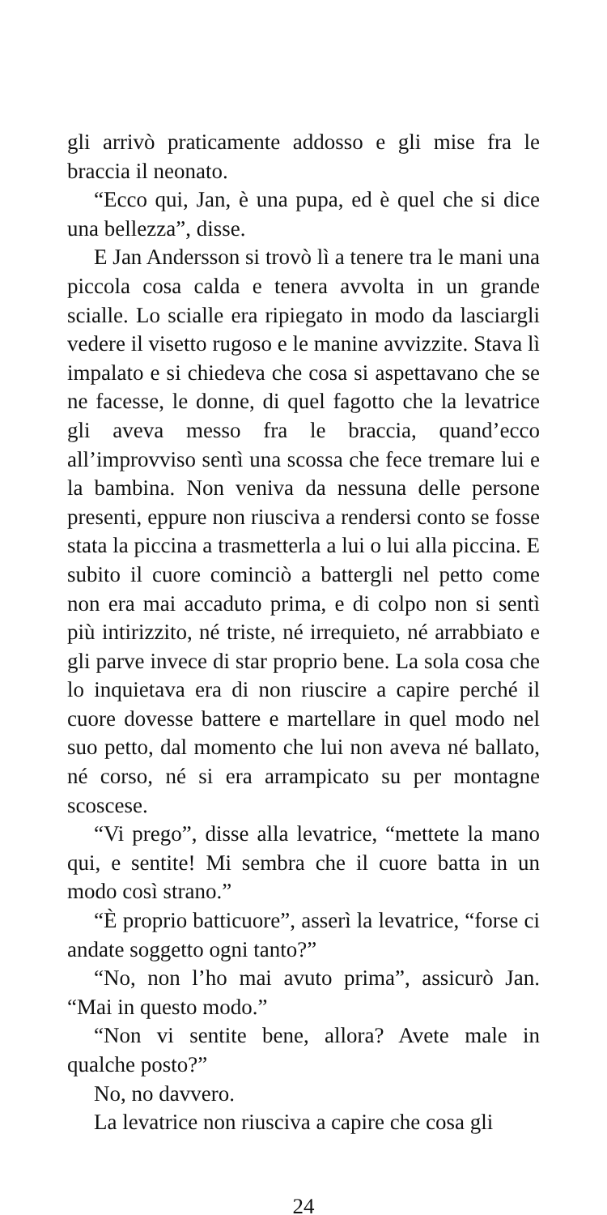gli arrivò praticamente addosso e gli mise fra le braccia il neonato.
“Ecco qui, Jan, è una pupa, ed è quel che si dice una bellezza”, disse.
E Jan Andersson si trovò lì a tenere tra le mani una piccola cosa calda e tenera avvolta in un grande scialle. Lo scialle era ripiegato in modo da lasciargli vedere il visetto rugoso e le manine avvizzite. Stava lì impalato e si chiedeva che cosa si aspettavano che se ne facesse, le donne, di quel fagotto che la levatrice gli aveva messo fra le braccia, quand’ecco all’improvviso sentì una scossa che fece tremare lui e la bambina. Non veniva da nessuna delle persone presenti, eppure non riusciva a rendersi conto se fosse stata la piccina a trasmetterla a lui o lui alla piccina. E subito il cuore cominciò a battergli nel petto come non era mai accaduto prima, e di colpo non si sentì più intirizzito, né triste, né irrequieto, né arrabbiato e gli parve invece di star proprio bene. La sola cosa che lo inquietava era di non riuscire a capire perché il cuore dovesse battere e martellare in quel modo nel suo petto, dal momento che lui non aveva né ballato, né corso, né si era arrampicato su per montagne scoscese.
“Vi prego”, disse alla levatrice, “mettete la mano qui, e sentite! Mi sembra che il cuore batta in un modo così strano.”
“È proprio batticuore”, asserì la levatrice, “forse ci andate soggetto ogni tanto?”
“No, non l’ho mai avuto prima”, assicurò Jan. “Mai in questo modo.”
“Non vi sentite bene, allora? Avete male in qualche posto?”
No, no davvero.
La levatrice non riusciva a capire che cosa gli
24